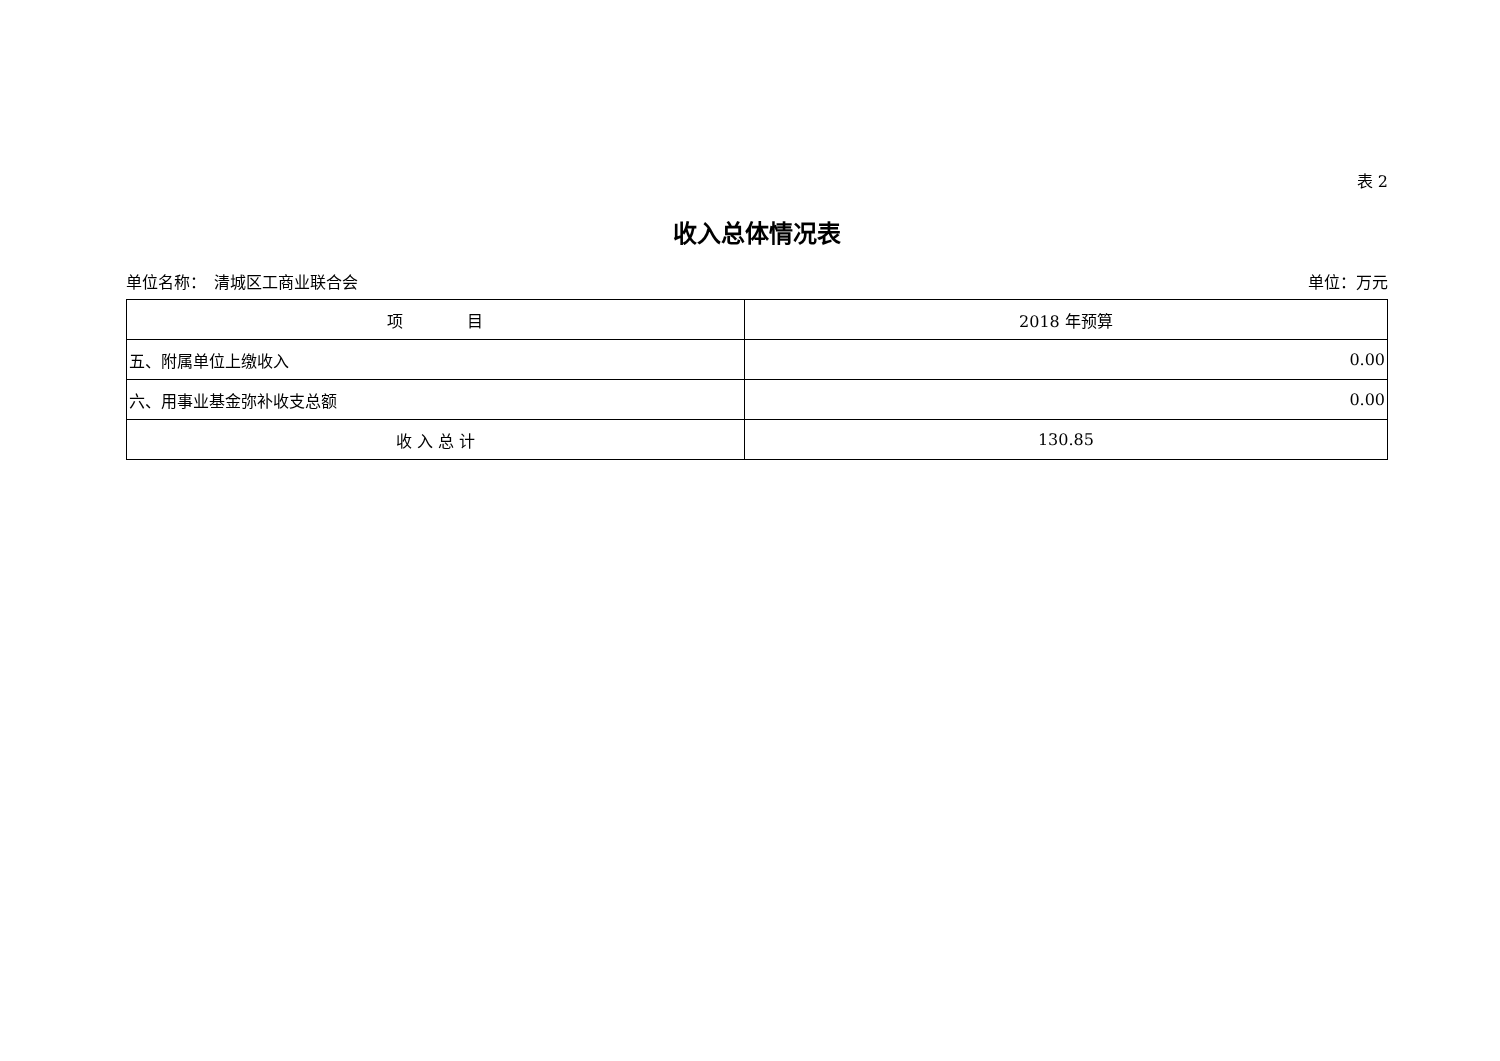表 2
收入总体情况表
单位名称：　清城区工商业联合会 单位：万元
| 项 目 | 2018 年预算 |
| --- | --- |
| 五、附属单位上缴收入 | 0.00 |
| 六、用事业基金弥补收支总额 | 0.00 |
| 收 入 总 计 | 130.85 |